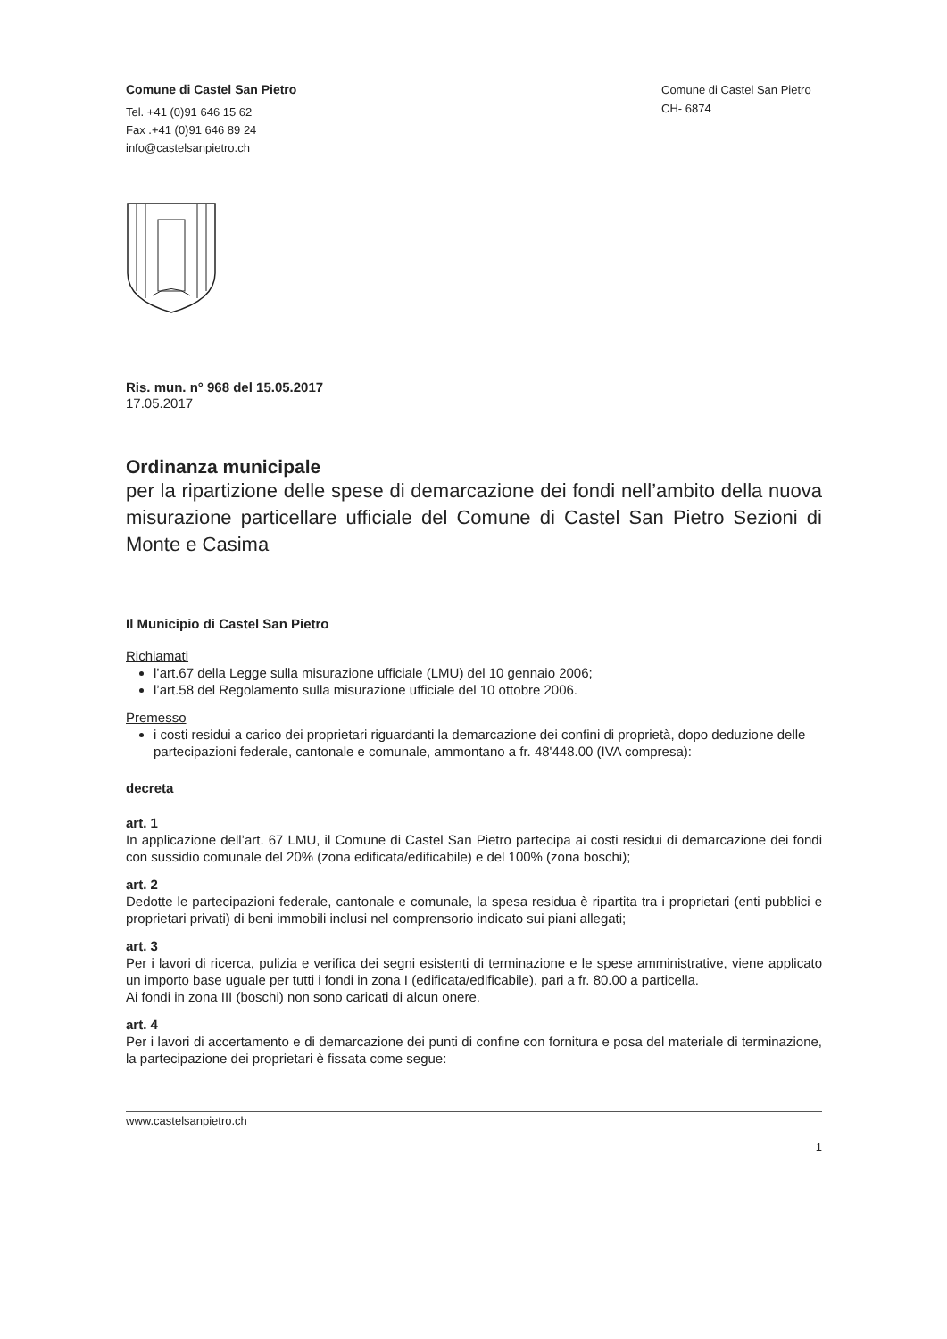Comune di Castel San Pietro
Tel. +41 (0)91 646 15 62
Fax .+41 (0)91 646 89 24
info@castelsanpietro.ch
Comune di Castel San Pietro
CH- 6874
Ris. mun. n° 968 del 15.05.2017
17.05.2017
Ordinanza municipale
per la ripartizione delle spese di demarcazione dei fondi nell’ambito della nuova misurazione particellare ufficiale del Comune di Castel San Pietro Sezioni di Monte e Casima
Il Municipio di Castel San Pietro
Richiamati
l’art.67 della Legge sulla misurazione ufficiale (LMU) del 10 gennaio 2006;
l’art.58 del Regolamento sulla misurazione ufficiale del 10 ottobre 2006.
Premesso
i costi residui a carico dei proprietari riguardanti la demarcazione dei confini di proprietà, dopo deduzione delle partecipazioni federale, cantonale e comunale, ammontano a fr. 48'448.00 (IVA compresa):
decreta
art. 1
In applicazione dell’art. 67 LMU, il Comune di Castel San Pietro partecipa ai costi residui di demarcazione dei fondi con sussidio comunale del 20% (zona edificata/edificabile) e del 100% (zona boschi);
art. 2
Dedotte le partecipazioni federale, cantonale e comunale, la spesa residua è ripartita tra i proprietari (enti pubblici e proprietari privati) di beni immobili inclusi nel comprensorio indicato sui piani allegati;
art. 3
Per i lavori di ricerca, pulizia e verifica dei segni esistenti di terminazione e le spese amministrative, viene applicato un importo base uguale per tutti i fondi in zona I (edificata/edificabile), pari a fr. 80.00 a particella.
Ai fondi in zona III (boschi) non sono caricati di alcun onere.
art. 4
Per i lavori di accertamento e di demarcazione dei punti di confine con fornitura e posa del materiale di terminazione, la partecipazione dei proprietari è fissata come segue:
www.castelsanpietro.ch
1